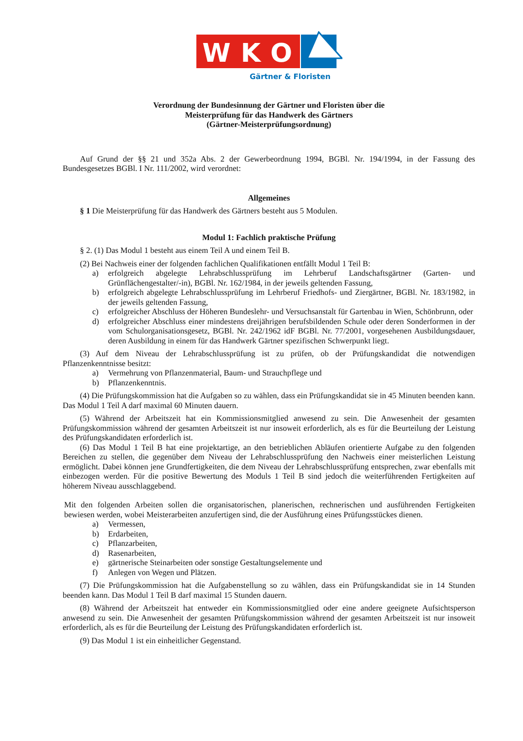W
K
O
Gärtner & Floristen
Verordnung der Bundesinnung der Gärtner und Floristen über die
Meisterprüfung für das Handwerk des Gärtners
(Gärtner-Meisterprüfungsordnung)
Auf Grund der §§ 21 und 352a Abs. 2 der Gewerbeordnung 1994, BGBl. Nr. 194/1994, in der Fassung des Bundesgesetzes BGBl. I Nr. 111/2002, wird verordnet:
Allgemeines
§ 1 Die Meisterprüfung für das Handwerk des Gärtners besteht aus 5 Modulen.
Modul 1: Fachlich praktische Prüfung
§ 2. (1) Das Modul 1 besteht aus einem Teil A und einem Teil B.
(2) Bei Nachweis einer der folgenden fachlichen Qualifikationen entfällt Modul 1 Teil B:
a) erfolgreich abgelegte Lehrabschlussprüfung im Lehrberuf Landschaftsgärtner (Garten- und Grünflächengestalter/-in), BGBl. Nr. 162/1984, in der jeweils geltenden Fassung,
b) erfolgreich abgelegte Lehrabschlussprüfung im Lehrberuf Friedhofs- und Ziergärtner, BGBl. Nr. 183/1982, in der jeweils geltenden Fassung,
c) erfolgreicher Abschluss der Höheren Bundeslehr- und Versuchsanstalt für Gartenbau in Wien, Schönbrunn, oder
d) erfolgreicher Abschluss einer mindestens dreijährigen berufsbildenden Schule oder deren Sonderformen in der vom Schulorganisationsgesetz, BGBl. Nr. 242/1962 idF BGBl. Nr. 77/2001, vorgesehenen Ausbildungsdauer, deren Ausbildung in einem für das Handwerk Gärtner spezifischen Schwerpunkt liegt.
(3) Auf dem Niveau der Lehrabschlussprüfung ist zu prüfen, ob der Prüfungskandidat die notwendigen Pflanzenkenntnisse besitzt:
a) Vermehrung von Pflanzenmaterial, Baum- und Strauchpflege und
b) Pflanzenkenntnis.
(4) Die Prüfungskommission hat die Aufgaben so zu wählen, dass ein Prüfungskandidat sie in 45 Minuten beenden kann. Das Modul 1 Teil A darf maximal 60 Minuten dauern.
(5) Während der Arbeitszeit hat ein Kommissionsmitglied anwesend zu sein. Die Anwesenheit der gesamten Prüfungskommission während der gesamten Arbeitszeit ist nur insoweit erforderlich, als es für die Beurteilung der Leistung des Prüfungskandidaten erforderlich ist.
(6) Das Modul 1 Teil B hat eine projektartige, an den betrieblichen Abläufen orientierte Aufgabe zu den folgenden Bereichen zu stellen, die gegenüber dem Niveau der Lehrabschlussprüfung den Nachweis einer meisterlichen Leistung ermöglicht. Dabei können jene Grundfertigkeiten, die dem Niveau der Lehrabschlussprüfung entsprechen, zwar ebenfalls mit einbezogen werden. Für die positive Bewertung des Moduls 1 Teil B sind jedoch die weiterführenden Fertigkeiten auf höherem Niveau ausschlaggebend.
Mit den folgenden Arbeiten sollen die organisatorischen, planerischen, rechnerischen und ausführenden Fertigkeiten bewiesen werden, wobei Meisterarbeiten anzufertigen sind, die der Ausführung eines Prüfungsstückes dienen.
a) Vermessen,
b) Erdarbeiten,
c) Pflanzarbeiten,
d) Rasenarbeiten,
e) gärtnerische Steinarbeiten oder sonstige Gestaltungselemente und
f) Anlegen von Wegen und Plätzen.
(7) Die Prüfungskommission hat die Aufgabenstellung so zu wählen, dass ein Prüfungskandidat sie in 14 Stunden beenden kann. Das Modul 1 Teil B darf maximal 15 Stunden dauern.
(8) Während der Arbeitszeit hat entweder ein Kommissionsmitglied oder eine andere geeignete Aufsichtsperson anwesend zu sein. Die Anwesenheit der gesamten Prüfungskommission während der gesamten Arbeitszeit ist nur insoweit erforderlich, als es für die Beurteilung der Leistung des Prüfungskandidaten erforderlich ist.
(9) Das Modul 1 ist ein einheitlicher Gegenstand.